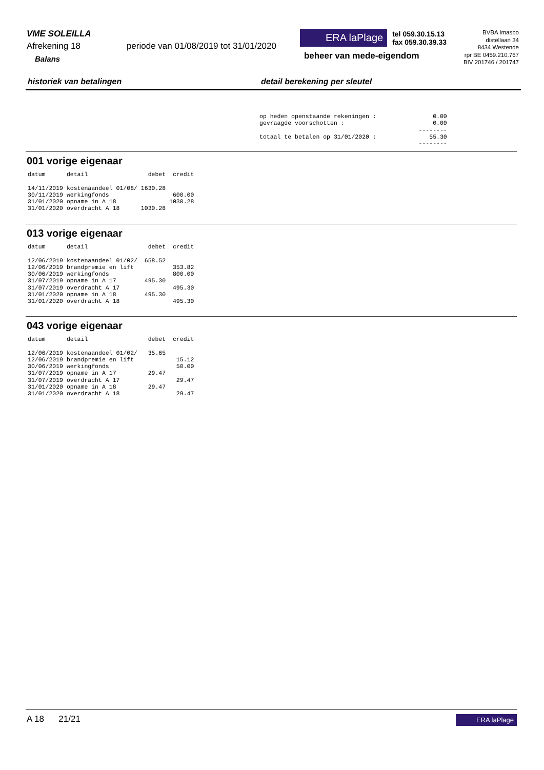VME SOLEILLA
Afrekening 18 periode van 01/08/2019 tot 31/01/2020
Balans
ERA laPlage tel 059.30.15.13
fax 059.30.39.33
beheer van mede-eigendom
BVBA Imasbo
distellaan 34
8434 Westende
rpr BE 0459.210.767
BIV 201746 / 201747
historiek van betalingen detail berekening per sleutel
op heden openstaande rekeningen :                0.00
gevraagde voorschotten :                         0.00
                                             --------
totaal te betalen op 31/01/2020 :               55.30
                                             --------
001 vorige eigenaar
datum      detail                 debet  credit

14/11/2019 kostenaandeel 01/08/ 1630.28
30/11/2019 werkingfonds                  600.00
31/01/2020 opname in A 18               1030.28
31/01/2020 overdracht A 18      1030.28
013 vorige eigenaar
datum      detail                 debet  credit

12/06/2019 kostenaandeel 01/02/  658.52
12/06/2019 brandpremie en lift           353.82
30/06/2019 werkingfonds                  800.00
31/07/2019 opname in A 17        495.30
31/07/2019 overdracht A 17               495.30
31/01/2020 opname in A 18        495.30
31/01/2020 overdracht A 18               495.30
043 vorige eigenaar
datum      detail                 debet  credit

12/06/2019 kostenaandeel 01/02/   35.65
12/06/2019 brandpremie en lift            15.12
30/06/2019 werkingfonds                   50.00
31/07/2019 opname in A 17         29.47
31/07/2019 overdracht A 17                29.47
31/01/2020 opname in A 18         29.47
31/01/2020 overdracht A 18                29.47
A 18 21/21 ERA laPlage